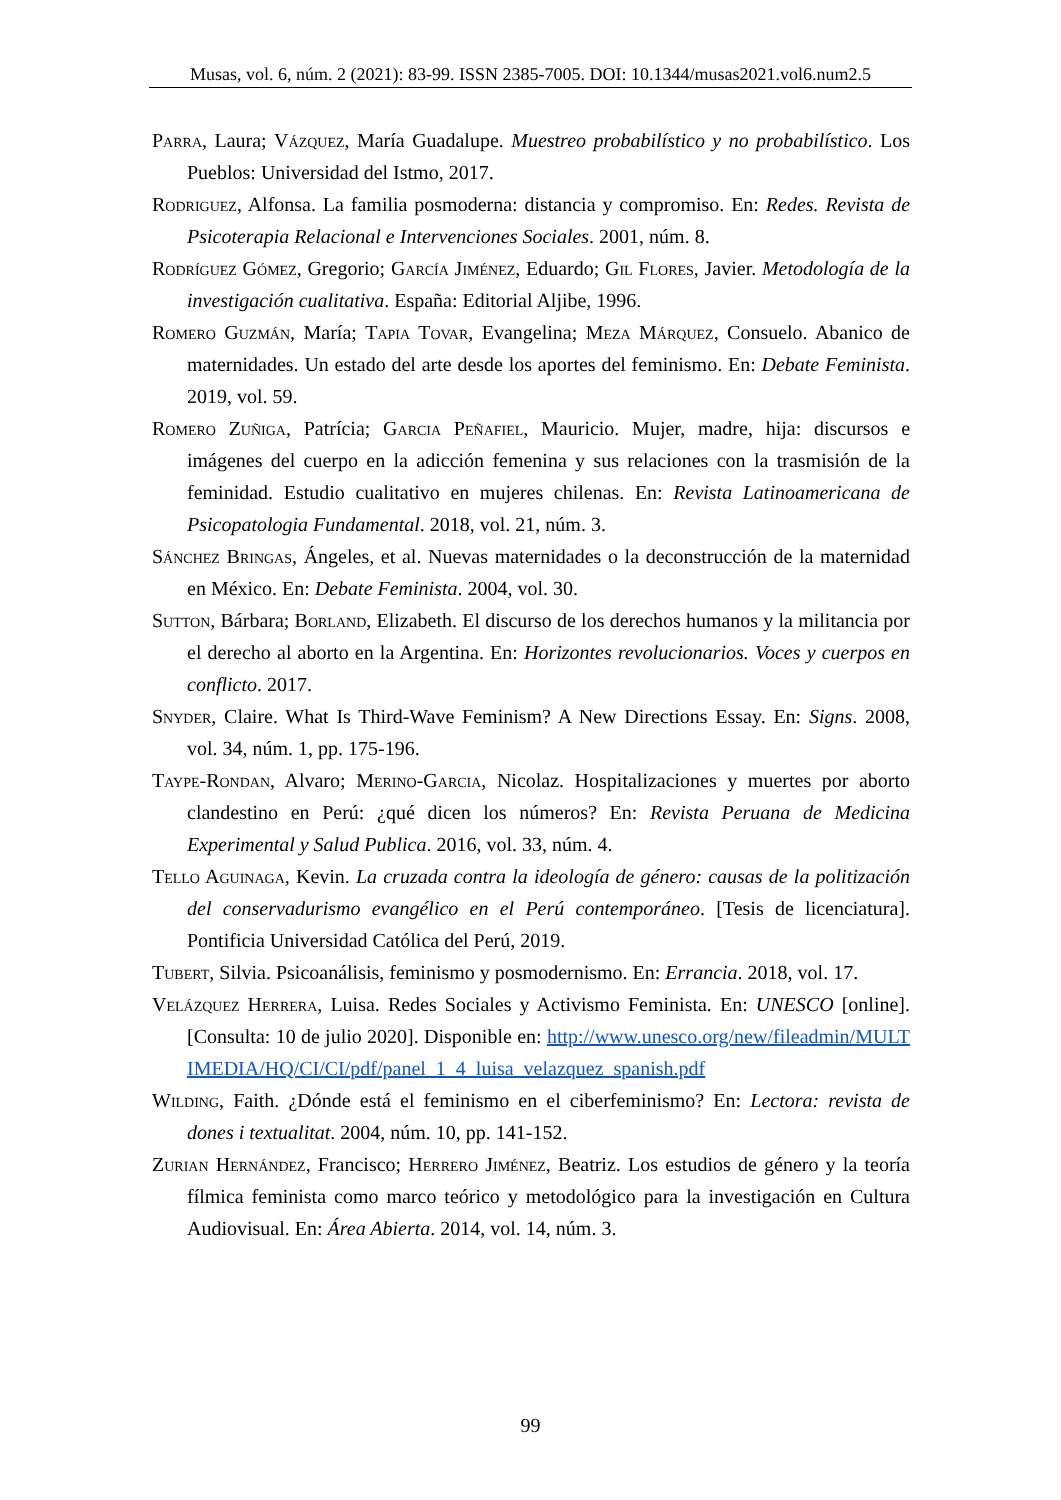Musas, vol. 6, núm. 2 (2021): 83-99. ISSN 2385-7005. DOI: 10.1344/musas2021.vol6.num2.5
Parra, Laura; Vázquez, María Guadalupe. Muestreo probabilístico y no probabilístico. Los Pueblos: Universidad del Istmo, 2017.
Rodriguez, Alfonsa. La familia posmoderna: distancia y compromiso. En: Redes. Revista de Psicoterapia Relacional e Intervenciones Sociales. 2001, núm. 8.
Rodríguez Gómez, Gregorio; García Jiménez, Eduardo; Gil Flores, Javier. Metodología de la investigación cualitativa. España: Editorial Aljibe, 1996.
Romero Guzmán, María; Tapia Tovar, Evangelina; Meza Márquez, Consuelo. Abanico de maternidades. Un estado del arte desde los aportes del feminismo. En: Debate Feminista. 2019, vol. 59.
Romero Zuñiga, Patrícia; Garcia Peñafiel, Mauricio. Mujer, madre, hija: discursos e imágenes del cuerpo en la adicción femenina y sus relaciones con la trasmisión de la feminidad. Estudio cualitativo en mujeres chilenas. En: Revista Latinoamericana de Psicopatologia Fundamental. 2018, vol. 21, núm. 3.
Sánchez Bringas, Ángeles, et al. Nuevas maternidades o la deconstrucción de la maternidad en México. En: Debate Feminista. 2004, vol. 30.
Sutton, Bárbara; Borland, Elizabeth. El discurso de los derechos humanos y la militancia por el derecho al aborto en la Argentina. En: Horizontes revolucionarios. Voces y cuerpos en conflicto. 2017.
Snyder, Claire. What Is Third-Wave Feminism? A New Directions Essay. En: Signs. 2008, vol. 34, núm. 1, pp. 175-196.
Taype-Rondan, Alvaro; Merino-Garcia, Nicolaz. Hospitalizaciones y muertes por aborto clandestino en Perú: ¿qué dicen los números? En: Revista Peruana de Medicina Experimental y Salud Publica. 2016, vol. 33, núm. 4.
Tello Aguinaga, Kevin. La cruzada contra la ideología de género: causas de la politización del conservadurismo evangélico en el Perú contemporáneo. [Tesis de licenciatura]. Pontificia Universidad Católica del Perú, 2019.
Tubert, Silvia. Psicoanálisis, feminismo y posmodernismo. En: Errancia. 2018, vol. 17.
Velázquez Herrera, Luisa. Redes Sociales y Activismo Feminista. En: UNESCO [online]. [Consulta: 10 de julio 2020]. Disponible en: http://www.unesco.org/new/fileadmin/MULTIMEDIA/HQ/CI/CI/pdf/panel_1_4_luisa_velazquez_spanish.pdf
Wilding, Faith. ¿Dónde está el feminismo en el ciberfeminismo? En: Lectora: revista de dones i textualitat. 2004, núm. 10, pp. 141-152.
Zurian Hernández, Francisco; Herrero Jiménez, Beatriz. Los estudios de género y la teoría fílmica feminista como marco teórico y metodológico para la investigación en Cultura Audiovisual. En: Área Abierta. 2014, vol. 14, núm. 3.
99